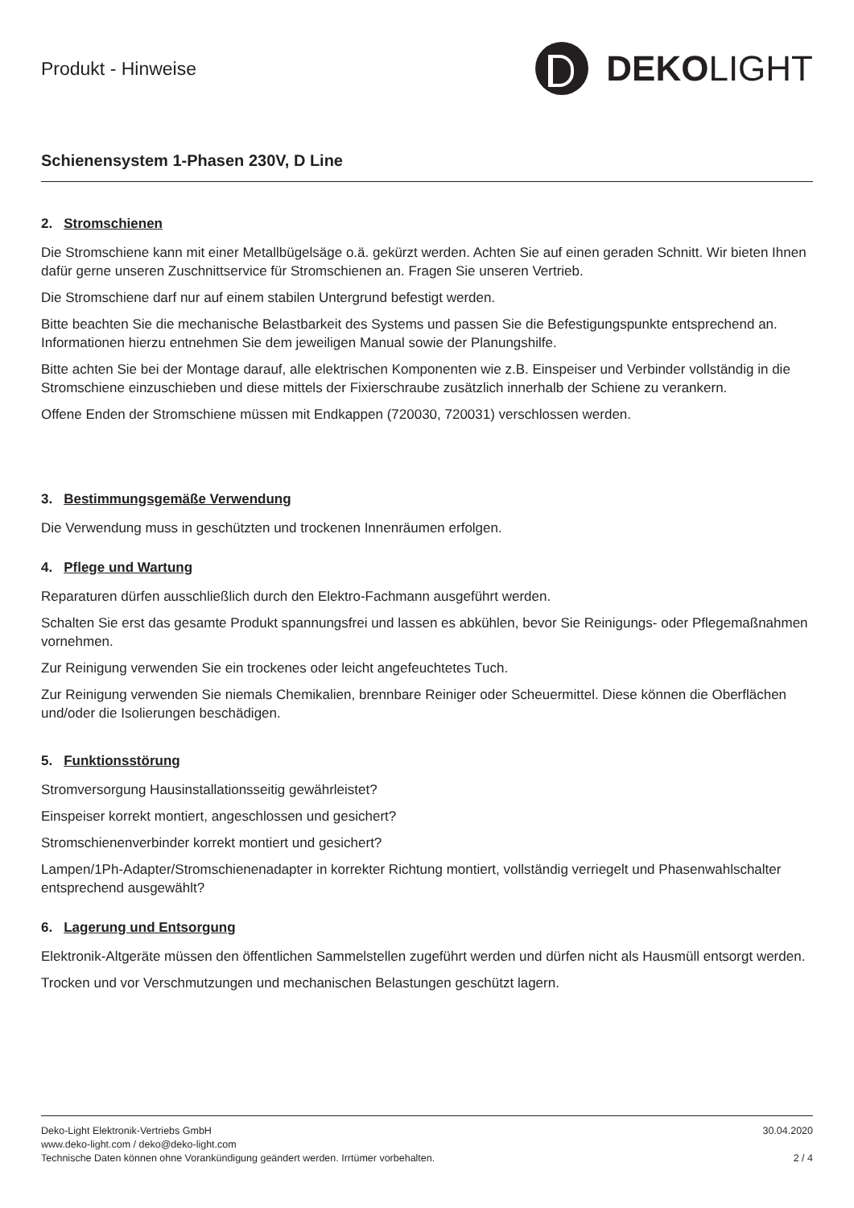Produkt - Hinweise
DEKO LIGHT
Schienensystem 1-Phasen 230V, D Line
2. Stromschienen
Die Stromschiene kann mit einer Metallbügelsäge o.ä. gekürzt werden. Achten Sie auf einen geraden Schnitt. Wir bieten Ihnen dafür gerne unseren Zuschnittservice für Stromschienen an. Fragen Sie unseren Vertrieb.
Die Stromschiene darf nur auf einem stabilen Untergrund befestigt werden.
Bitte beachten Sie die mechanische Belastbarkeit des Systems und passen Sie die Befestigungspunkte entsprechend an. Informationen hierzu entnehmen Sie dem jeweiligen Manual sowie der Planungshilfe.
Bitte achten Sie bei der Montage darauf, alle elektrischen Komponenten wie z.B. Einspeiser und Verbinder vollständig in die Stromschiene einzuschieben und diese mittels der Fixierschraube zusätzlich innerhalb der Schiene zu verankern.
Offene Enden der Stromschiene müssen mit Endkappen (720030, 720031) verschlossen werden.
3. Bestimmungsgemäße Verwendung
Die Verwendung muss in geschützten und trockenen Innenräumen erfolgen.
4. Pflege und Wartung
Reparaturen dürfen ausschließlich durch den Elektro-Fachmann ausgeführt werden.
Schalten Sie erst das gesamte Produkt spannungsfrei und lassen es abkühlen, bevor Sie Reinigungs- oder Pflegemaßnahmen vornehmen.
Zur Reinigung verwenden Sie ein trockenes oder leicht angefeuchtetes Tuch.
Zur Reinigung verwenden Sie niemals Chemikalien, brennbare Reiniger oder Scheuermittel. Diese können die Oberflächen und/oder die Isolierungen beschädigen.
5. Funktionsstörung
Stromversorgung Hausinstallationsseitig gewährleistet?
Einspeiser korrekt montiert, angeschlossen und gesichert?
Stromschienenverbinder korrekt montiert und gesichert?
Lampen/1Ph-Adapter/Stromschienenadapter in korrekter Richtung montiert, vollständig verriegelt und Phasenwahlschalter entsprechend ausgewählt?
6. Lagerung und Entsorgung
Elektronik-Altgeräte müssen den öffentlichen Sammelstellen zugeführt werden und dürfen nicht als Hausmüll entsorgt werden.
Trocken und vor Verschmutzungen und mechanischen Belastungen geschützt lagern.
Deko-Light Elektronik-Vertriebs GmbH 30.04.2020
www.deko-light.com / deko@deko-light.com
Technische Daten können ohne Vorankündigung geändert werden. Irrtümer vorbehalten. 2 / 4